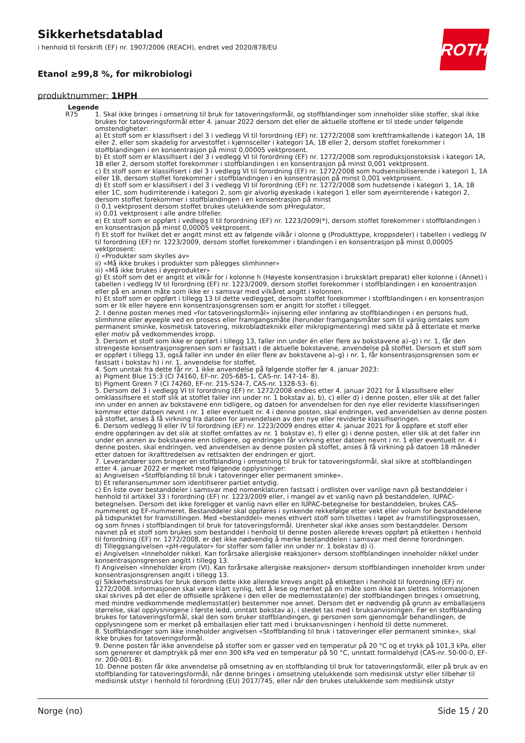Sikkerhetsdatablad
i henhold til forskrift (EF) nr. 1907/2006 (REACH), endret ved 2020/878/EU
Etanol ≥99,8 %, for mikrobiologi
produktnummer: 1HPH
ROTH
Legende
R75 1. Skal ikke bringes i omsetning til bruk for tatoveringsformål, og stoffblandinger som inneholder slike stoffer, skal ikke brukes for tatoveringsformål etter 4. januar 2022 dersom det eller de aktuelle stoffene er til stede under følgende omstendigheter:
a) Et stoff som er klassifisert i del 3 i vedlegg VI til forordning (EF) nr. 1272/2008 som kreftframkallende i kategori 1A, 1B eller 2, eller som skadelig for arvestoffet i kjønnsceller i kategori 1A, 1B eller 2, dersom stoffet forekommer i stoffblandingen i en konsentrasjon på minst 0,00005 vektprosent.
b) Et stoff som er klassifisert i del 3 i vedlegg VI til forordning (EF) nr. 1272/2008 som reproduksjonstoksisk i kategori 1A, 1B eller 2, dersom stoffet forekommer i stoffblandingen i en konsentrasjon på minst 0,001 vektprosent.
c) Et stoff som er klassifisert i del 3 i vedlegg VI til forordning (EF) nr. 1272/2008 som hudsensibiliserende i kategori 1, 1A eller 1B, dersom stoffet forekommer i stoffblandingen i en konsentrasjon på minst 0,001 vektprosent.
d) Et stoff som er klassifisert i del 3 i vedlegg VI til forordning (EF) nr. 1272/2008 som hudetsende i kategori 1, 1A, 1B eller 1C, som hudirriterende i kategori 2, som gir alvorlig øyeskade i kategori 1 eller som øyeirriterende i kategori 2, dersom stoffet forekommer i stoffblandingen i en konsentrasjon på minst
i) 0,1 vektprosent dersom stoffet brukes utelukkende som pHregulator,
ii) 0,01 vektprosent i alle andre tilfeller.
e) Et stoff som er oppført i vedlegg II til forordning (EF) nr. 1223/2009(*), dersom stoffet forekommer i stoffblandingen i en konsentrasjon på minst 0,00005 vektprosent.
f) Et stoff for hvilket det er angitt minst ett av følgende vilkår i olonne g (Produkttype, kroppsdeler) i tabellen i vedlegg IV til forordning (EF) nr. 1223/2009, dersom stoffet forekommer i blandingen i en konsentrasjon på minst 0,00005 vektprosent:
i) «Produkter som skylles av»
ii) «Må ikke brukes i produkter som pålegges slimhinner»
iii) «Må ikke brukes i øyeprodukter»
g) Et stoff som det er angitt et vilkår for i kolonne h (Høyeste konsentrasjon i bruksklart preparat) eller kolonne i (Annet) i tabellen i vedlegg IV til forordning (EF) nr. 1223/2009, dersom stoffet forekommer i stoffblandingen i en konsentrasjon eller på en annen måte som ikke er i samsvar med vilkåret angitt i kolonnen.
h) Et stoff som er oppført i tillegg 13 til dette vedlegget, dersom stoffet forekommer i stoffblandingen i en konsentrasjon som er lik eller høyere enn konsentrasjonsgrensen som er angitt for stoffet i tillegget.
2. I denne posten menes med «for tatoveringsformål» injisering eller innføring av stoffblandingen i en persons hud, slimhinne eller øyeeple ved en prosess eller framgangsmåte (herunder framgangsmåter som til vanlig omtales som permanent sminke, kosmetisk tatovering, mikrobladteknikk eller mikropigmentering) med sikte på å etterlate et merke eller motiv på vedkommendes kropp.
3. Dersom et stoff som ikke er oppført i tillegg 13, faller inn under én eller flere av bokstavene a)–g) i nr. 1, får den strengeste konsentrasjonsgrensen som er fastsatt i de aktuelle bokstavene, anvendelse på stoffet. Dersom et stoff som er oppført i tillegg 13, også faller inn under én eller flere av bokstavene a)–g) i nr. 1, får konsentrasjonsgrensen som er fastsatt i bokstav h) i nr. 1, anvendelse for stoffet.
4. Som unntak fra dette får nr. 1 ikke anvendelse på følgende stoffer før 4. januar 2023:
a) Pigment Blue 15:3 (CI 74160, EF-nr. 205-685-1, CAS-nr. 147-14- 8).
b) Pigment Green 7 (CI 74260, EF-nr. 215-524-7, CAS-nr. 1328-53- 6).
5. Dersom del 3 i vedlegg VI til forordning (EF) nr. 1272/2008 endres etter 4. januar 2021 for å klassifisere eller omklassifisere et stoff slik at stoffet faller inn under nr. 1 bokstav a), b), c) eller d) i denne posten, eller slik at det faller inn under en annen av bokstavene enn tidligere, og datoen for anvendelsen for den nye eller reviderte klassifiseringen kommer etter datoen nevnt i nr. 1 eller eventuelt nr. 4 i denne posten, skal endringen, ved anvendelsen av denne posten på stoffet, anses å få virkning fra datoen for anvendelsen av den nye eller reviderte klassifiseringen.
6. Dersom vedlegg II eller IV til forordning (EF) nr. 1223/2009 endres etter 4. januar 2021 for å oppføre et stoff eller endre oppføringen av det slik at stoffet omfattes av nr. 1 bokstav e), f) eller g) i denne posten, eller slik at det faller inn under en annen av bokstavene enn tidligere, og endringen får virkning etter datoen nevnt i nr. 1 eller eventuelt nr. 4 i denne posten, skal endringen, ved anvendelsen av denne posten på stoffet, anses å få virkning på datoen 18 måneder etter datoen for ikrafttredelsen av rettsakten der endringen er gjort.
7. Leverandører som bringer en stoffblanding i omsetning til bruk for tatoveringsformål, skal sikre at stoffblandingen etter 4. januar 2022 er merket med følgende opplysninger:
a) Angivelsen «Stoffblanding til bruk i tatoveringer eller permanent sminke».
b) Et referansenummer som identifiserer partiet entydig.
c) En liste over bestanddeler i samsvar med nomenklaturen fastsatt i ordlisten over vanlige navn på bestanddeler i henhold til artikkel 33 i forordning (EF) nr. 1223/2009 eller, i mangel av et vanlig navn på bestanddelen, IUPAC-betegnelsen. Dersom det ikke foreligger et vanlig navn eller en IUPAC-betegnelse for bestanddelen, brukes CAS-nummeret og EF-nummeret. Bestanddeler skal oppføres i synkende rekkefølge etter vekt eller volum for bestanddelene på tidspunktet for framstillingen. Med «bestanddel» menes ethvert stoff som tilsettes i løpet av framstillingsprosessen, og som finnes i stoffblandingen til bruk for tatoveringsformål. Urenheter skal ikke anses som bestanddeler. Dersom navnet på et stoff som brukes som bestanddel i henhold til denne posten allerede kreves oppført på etiketten i henhold til forordning (EF) nr. 1272/2008, er det ikke nødvendig å merke bestanddelen i samsvar med denne forordningen.
d) Tilleggsangivelsen «pH-regulator» for stoffer som faller inn under nr. 1 bokstav d) i).
e) Angivelsen «Inneholder nikkel. Kan forårsake allergiske reaksjoner» dersom stoffblandingen inneholder nikkel under konsentrasjonsgrensen angitt i tillegg 13.
f) Angivelsen «Inneholder krom (VI). Kan forårsake allergiske reaksjoner» dersom stoffblandingen inneholder krom under konsentrasjonsgrensen angitt i tillegg 13.
g) Sikkerhetsinstruks for bruk dersom dette ikke allerede kreves angitt på etiketten i henhold til forordning (EF) nr. 1272/2008. Informasjonen skal være klart synlig, lett å lese og merket på en måte som ikke kan slettes. Informasjonen skal skrives på det eller de offisielle språkene i den eller de medlemsstaten(e) der stoffblandingen bringes i omsetning, med mindre vedkommende medlemsstat(er) bestemmer noe annet. Dersom det er nødvendig på grunn av emballasjens størrelse, skal opplysningene i første ledd, unntatt bokstav a), i stedet tas med i bruksanvisningen. Før en stoffblanding brukes for tatoveringsformål, skal den som bruker stoffblandingen, gi personen som gjennomgår behandlingen, de opplysningene som er merket på emballasjen eller tatt med i bruksanvisningen i henhold til dette nummeret.
8. Stoffblandinger som ikke inneholder angivelsen «Stoffblanding til bruk i tatoveringer eller permanent sminke», skal ikke brukes for tatoveringsformål.
9. Denne posten får ikke anvendelse på stoffer som er gasser ved en temperatur på 20 °C og et trykk på 101,3 kPa, eller som genererer et damptrykk på mer enn 300 kPa ved en temperatur på 50 °C, unntatt formaldehyd (CAS-nr. 50-00-0, EF-nr. 200-001-8).
10. Denne posten får ikke anvendelse på omsetning av en stoffblanding til bruk for tatoveringsformål, eller på bruk av en stoffblanding for tatoveringsformål, når denne bringes i omsetning utelukkende som medisinsk utstyr eller tilbehør til medisinsk utstyr i henhold til forordning (EU) 2017/745, eller når den brukes utelukkende som medisinsk utstyr
Norge (no) Side 15 / 20